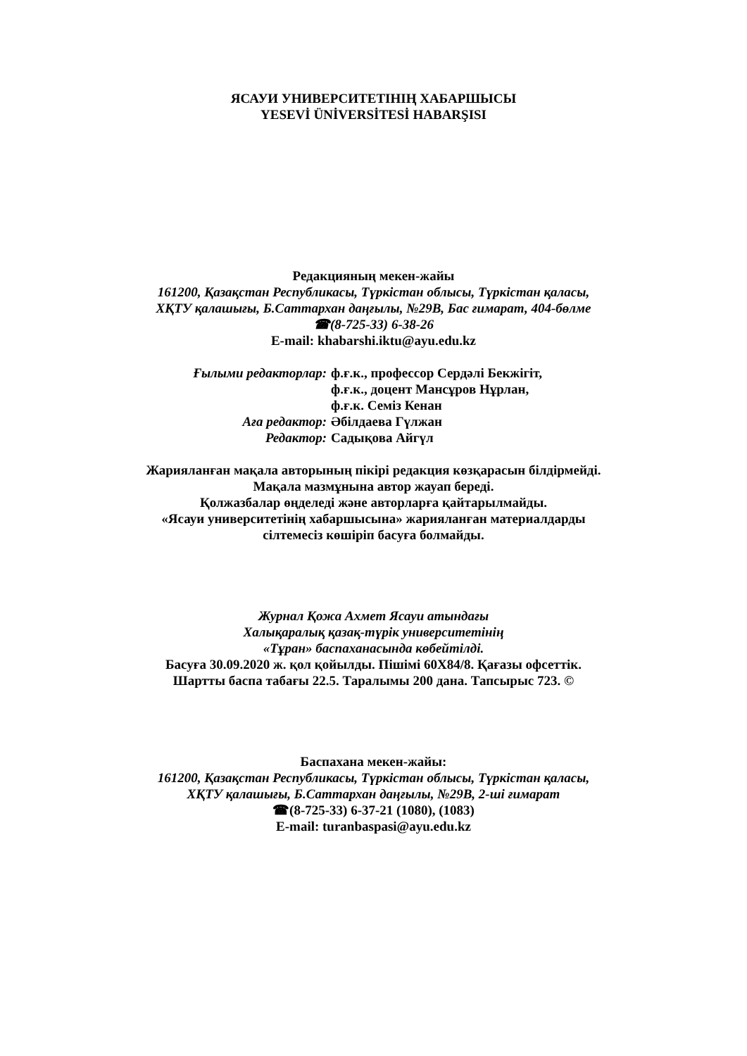ЯСАУИ УНИВЕРСИТЕТІНІҢ ХАБАРШЫСЫ
YESEVİ ÜNİVERSİTESİ HABARŞISI
Редакцияның мекен-жайы
161200, Қазақстан Республикасы, Түркістан облысы, Түркістан қаласы,
ХҚТУ қалашығы, Б.Саттархан даңғылы, №29В, Бас ғимарат, 404-бөлме
☎(8-725-33) 6-38-26
E-mail: khabarshi.iktu@ayu.edu.kz
Ғылыми редакторлар:
ф.ғ.к., профессор Сердәлі Бекжігіт,
ф.ғ.к., доцент Мансұров Нұрлан,
ф.ғ.к. Семіз Кенан
Аға редактор:
Әбілдаева Гүлжан
Редактор:
Садықова Айгүл
Жарияланған мақала авторының пікірі редакция көзқарасын білдірмейді.
Мақала мазмұнына автор жауап береді.
Қолжазбалар өңделеді және авторларға қайтарылмайды.
«Ясауи университетінің хабаршысына» жарияланған материалдарды
сілтемесіз көшіріп басуға болмайды.
Журнал Қожа Ахмет Ясауи атындағы
Халықаралық қазақ-түрік университетінің
«Тұран» баспаханасында көбейтілді.
Басуға 30.09.2020 ж. қол қойылды. Пішімі 60Х84/8. Қағазы офсеттік.
Шартты баспа табағы 22.5. Таралымы 200 дана. Тапсырыс 723. ©
Баспахана мекен-жайы:
161200, Қазақстан Республикасы, Түркістан облысы, Түркістан қаласы,
ХҚТУ қалашығы, Б.Саттархан даңғылы, №29В, 2-ші ғимарат
☎(8-725-33) 6-37-21 (1080), (1083)
E-mail: turanbaspasi@ayu.edu.kz